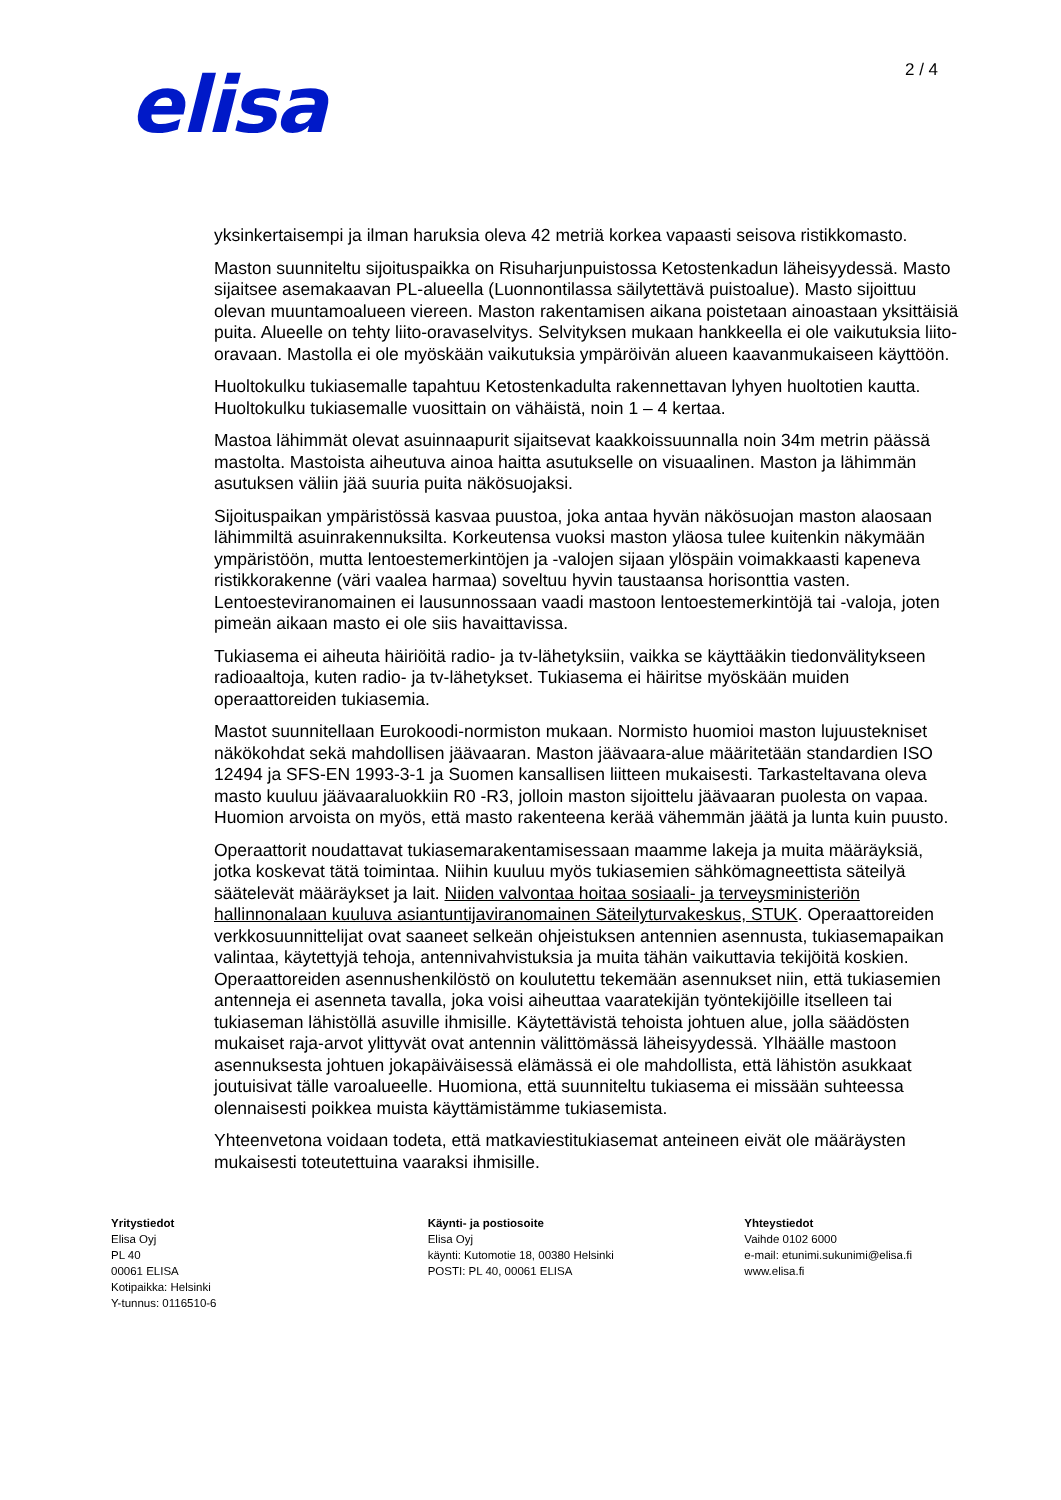elisa 2 / 4
yksinkertaisempi ja ilman haruksia oleva 42 metriä korkea vapaasti seisova ristikkomasto.
Maston suunniteltu sijoituspaikka on Risuharjunpuistossa Ketostenkadun läheisyydessä. Masto sijaitsee asemakaavan PL-alueella (Luonnontilassa säilytettävä puistoalue). Masto sijoittuu olevan muuntamoalueen viereen. Maston rakentamisen aikana poistetaan ainoastaan yksittäisiä puita. Alueelle on tehty liito-oravaselvitys. Selvityksen mukaan hankkeella ei ole vaikutuksia liito-oravaan. Mastolla ei ole myöskään vaikutuksia ympäröivän alueen kaavanmukaiseen käyttöön.
Huoltokulku tukiasemalle tapahtuu Ketostenkadulta rakennettavan lyhyen huoltotien kautta. Huoltokulku tukiasemalle vuosittain on vähäistä, noin 1 – 4 kertaa.
Mastoa lähimmät olevat asuinnaapurit sijaitsevat kaakkoissuunnalla noin 34m metrin päässä mastolta. Mastoista aiheutuva ainoa haitta asutukselle on visuaalinen. Maston ja lähimmän asutuksen väliin jää suuria puita näkösuojaksi.
Sijoituspaikan ympäristössä kasvaa puustoa, joka antaa hyvän näkösuojan maston alaosaan lähimmiltä asuinrakennuksilta. Korkeutensa vuoksi maston yläosa tulee kuitenkin näkymään ympäristöön, mutta lentoestemerkintöjen ja -valojen sijaan ylöspäin voimakkaasti kapeneva ristikkorakenne (väri vaalea harmaa) soveltuu hyvin taustaansa horisonttia vasten. Lentoesteviranomainen ei lausunnossaan vaadi mastoon lentoestemerkintöjä tai -valoja, joten pimeän aikaan masto ei ole siis havaittavissa.
Tukiasema ei aiheuta häiriöitä radio- ja tv-lähetyksiin, vaikka se käyttääkin tiedonvälitykseen radioaaltoja, kuten radio- ja tv-lähetykset. Tukiasema ei häiritse myöskään muiden operaattoreiden tukiasemia.
Mastot suunnitellaan Eurokoodi-normiston mukaan. Normisto huomioi maston lujuustekniset näkökohdat sekä mahdollisen jäävaaran. Maston jäävaara-alue määritetään standardien ISO 12494 ja SFS-EN 1993-3-1 ja Suomen kansallisen liitteen mukaisesti. Tarkasteltavana oleva masto kuuluu jäävaaraluokkiin R0 -R3, jolloin maston sijoittelu jäävaaran puolesta on vapaa. Huomion arvoista on myös, että masto rakenteena kerää vähemmän jäätä ja lunta kuin puusto.
Operaattorit noudattavat tukiasemarakentamisessaan maamme lakeja ja muita määräyksiä, jotka koskevat tätä toimintaa. Niihin kuuluu myös tukiasemien sähkömagneettista säteilyä säätelevät määräykset ja lait. Niiden valvontaa hoitaa sosiaali- ja terveysministeriön hallinnonalaan kuuluva asiantuntijaviranomainen Säteilyturvakeskus, STUK. Operaattoreiden verkkosuunnittelijat ovat saaneet selkeän ohjeistuksen antennien asennusta, tukiasemapaikan valintaa, käytettyjä tehoja, antennivahvistuksia ja muita tähän vaikuttavia tekijöitä koskien. Operaattoreiden asennushenkilöstö on koulutettu tekemään asennukset niin, että tukiasemien antenneja ei asenneta tavalla, joka voisi aiheuttaa vaaratekijän työntekijöille itselleen tai tukiaseman lähistöllä asuville ihmisille. Käytettävistä tehoista johtuen alue, jolla säädösten mukaiset raja-arvot ylittyvät ovat antennin välittömässä läheisyydessä. Ylhäälle mastoon asennuksesta johtuen jokapäiväisessä elämässä ei ole mahdollista, että lähistön asukkaat joutuisivat tälle varoalueelle. Huomiona, että suunniteltu tukiasema ei missään suhteessa olennaisesti poikkea muista käyttämistämme tukiasemista.
Yhteenvetona voidaan todeta, että matkaviestitukiasemat anteineen eivät ole määräysten mukaisesti toteutettuina vaaraksi ihmisille.
Yritystiedot
Elisa Oyj
PL 40
00061 ELISA
Kotipaikka: Helsinki
Y-tunnus: 0116510-6
Käynti- ja postiosoite
Elisa Oyj
käynti: Kutomotie 18, 00380 Helsinki
POSTI: PL 40, 00061 ELISA
Yhteystiedot
Vaihde 0102 6000
e-mail: etunimi.sukunimi@elisa.fi
www.elisa.fi